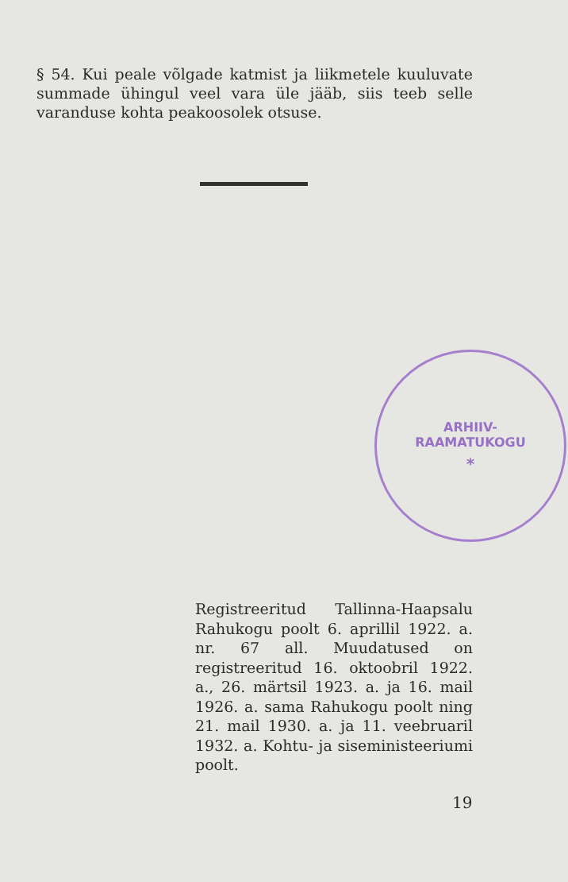§ 54. Kui peale võlgade katmist ja liikmetele kuuluvate summade ühingul veel vara üle jääb, siis teeb selle varanduse kohta peakoosolek otsuse.
ARHIIV-
RAAMATUKOGU
*
Registreeritud Tallinna-Haapsalu Rahukogu poolt 6. aprillil 1922. a. nr. 67 all. Muudatused on registreeritud 16. oktoobril 1922. a., 26. märtsil 1923. a. ja 16. mail 1926. a. sama Rahukogu poolt ning 21. mail 1930. a. ja 11. veebruaril 1932. a. Kohtu- ja siseministeeriumi poolt.
19